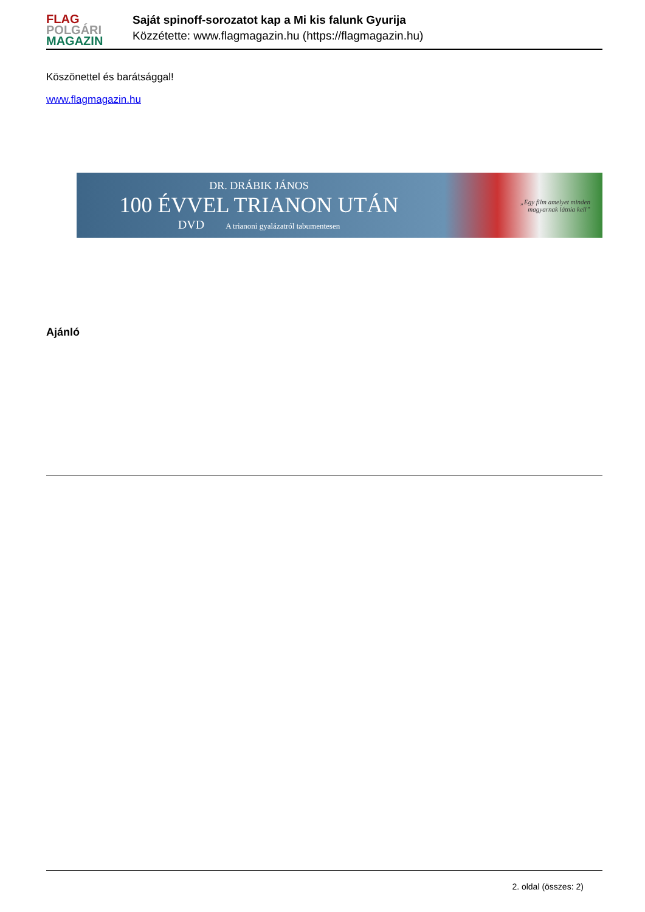FLAG
POLGÁRI
MAGAZIN
Saját spinoff-sorozatot kap a Mi kis falunk Gyurija
Közzétette: www.flagmagazin.hu (https://flagmagazin.hu)
Köszönettel és barátsággal!
www.flagmagazin.hu
DR. DRÁBIK JÁNOS
100 ÉVVEL TRIANON UTÁN
DVD A trianoni gyalázatról tabumentesen
„Egy film amelyet minden
magyarnak látnia kell”
Ajánló
2. oldal (összes: 2)